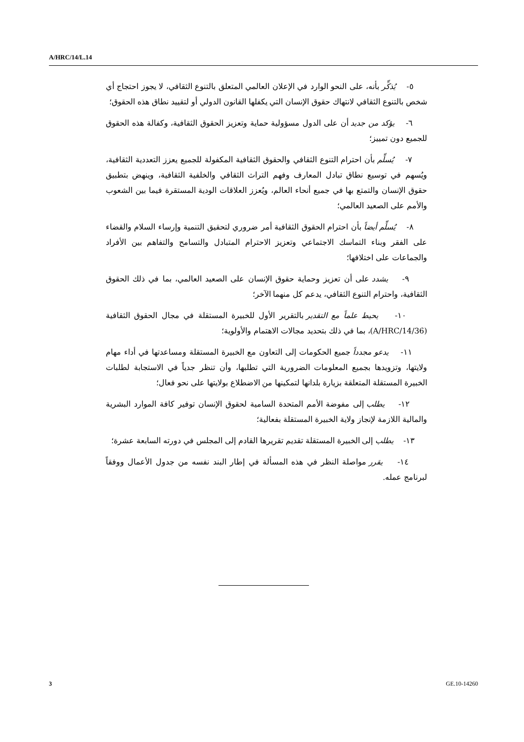A/HRC/14/L.14
٥- يُذكِّر بأنه، على النحو الوارد في الإعلان العالمي المتعلق بالتنوع الثقافي، لا يجوز احتجاج أي شخص بالتنوع الثقافي لانتهاك حقوق الإنسان التي يكفلها القانون الدولي أو لتقييد نطاق هذه الحقوق؛
٦- يؤكد من جديد أن على الدول مسؤولية حماية وتعزيز الحقوق الثقافية، وكفالة هذه الحقوق للجميع دون تمييز؛
٧- يُسلِّم بأن احترام التنوع الثقافي والحقوق الثقافية المكفولة للجميع يعزز التعددية الثقافية، ويُسهم في توسيع نطاق تبادل المعارف وفهم التراث الثقافي والخلفية الثقافية، وينهض بتطبيق حقوق الإنسان والتمتع بها في جميع أنحاء العالم، ويُعزز العلاقات الودية المستقرة فيما بين الشعوب والأمم على الصعيد العالمي؛
٨- يُسلِّم أيضاً بأن احترام الحقوق الثقافية أمر ضروري لتحقيق التنمية وإرساء السلام والقضاء على الفقر وبناء التماسك الاجتماعي وتعزيز الاحترام المتبادل والتسامح والتفاهم بين الأفراد والجماعات على اختلافها؛
٩- يشدد على أن تعزيز وحماية حقوق الإنسان على الصعيد العالمي، بما في ذلك الحقوق الثقافية، واحترام التنوع الثقافي، يدعم كل منهما الآخر؛
١٠- يحيط علماً مع التقدير بالتقرير الأول للخبيرة المستقلة في مجال الحقوق الثقافية (A/HRC/14/36)، بما في ذلك بتحديد مجالات الاهتمام والأولوية؛
١١- يدعو مجدداً جميع الحكومات إلى التعاون مع الخبيرة المستقلة ومساعدتها في أداء مهام ولايتها، وتزويدها بجميع المعلومات الضرورية التي تطلبها، وأن تنظر جدياً في الاستجابة لطلبات الخبيرة المستقلة المتعلقة بزيارة بلدانها لتمكينها من الاضطلاع بولايتها على نحو فعال؛
١٢- يطلب إلى مفوضة الأمم المتحدة السامية لحقوق الإنسان توفير كافة الموارد البشرية والمالية اللازمة لإنجاز ولاية الخبيرة المستقلة بفعالية؛
١٣- يطلب إلى الخبيرة المستقلة تقديم تقريرها القادم إلى المجلس في دورته السابعة عشرة؛
١٤- يقرر مواصلة النظر في هذه المسألة في إطار البند نفسه من جدول الأعمال ووفقاً لبرنامج عمله.
3 GE.10-14260